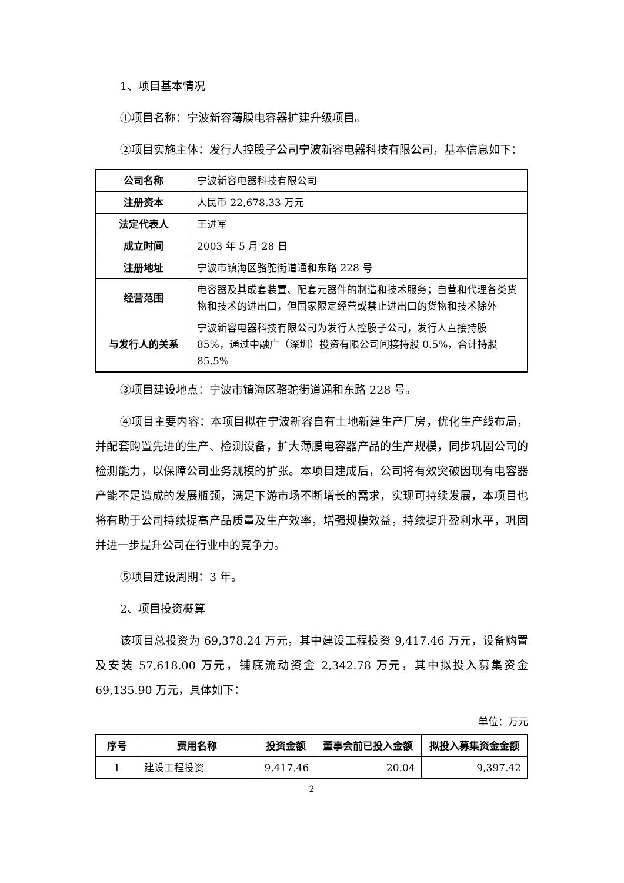1、项目基本情况
①项目名称：宁波新容薄膜电容器扩建升级项目。
②项目实施主体：发行人控股子公司宁波新容电器科技有限公司，基本信息如下：
| 公司名称 | 宁波新容电器科技有限公司 |
| 注册资本 | 人民币 22,678.33 万元 |
| 法定代表人 | 王进军 |
| 成立时间 | 2003 年 5 月 28 日 |
| 注册地址 | 宁波市镇海区骆驼街道通和东路 228 号 |
| 经营范围 | 电容器及其成套装置、配套元器件的制造和技术服务；自营和代理各类货物和技术的进出口，但国家限定经营或禁止进出口的货物和技术除外 |
| 与发行人的关系 | 宁波新容电器科技有限公司为发行人控股子公司，发行人直接持股 85%，通过中融广（深圳）投资有限公司间接持股 0.5%，合计持股 85.5% |
③项目建设地点：宁波市镇海区骆驼街道通和东路 228 号。
④项目主要内容：本项目拟在宁波新容自有土地新建生产厂房，优化生产线布局，并配套购置先进的生产、检测设备，扩大薄膜电容器产品的生产规模，同步巩固公司的检测能力，以保障公司业务规模的扩张。本项目建成后，公司将有效突破因现有电容器产能不足造成的发展瓶颈，满足下游市场不断增长的需求，实现可持续发展，本项目也将有助于公司持续提高产品质量及生产效率，增强规模效益，持续提升盈利水平，巩固并进一步提升公司在行业中的竞争力。
⑤项目建设周期：3 年。
2、项目投资概算
该项目总投资为 69,378.24 万元，其中建设工程投资 9,417.46 万元，设备购置及安装 57,618.00 万元，铺底流动资金 2,342.78 万元，其中拟投入募集资金 69,135.90 万元，具体如下：
单位：万元
| 序号 | 费用名称 | 投资金额 | 董事会前已投入金额 | 拟投入募集资金金额 |
| --- | --- | --- | --- | --- |
| 1 | 建设工程投资 | 9,417.46 | 20.04 | 9,397.42 |
2